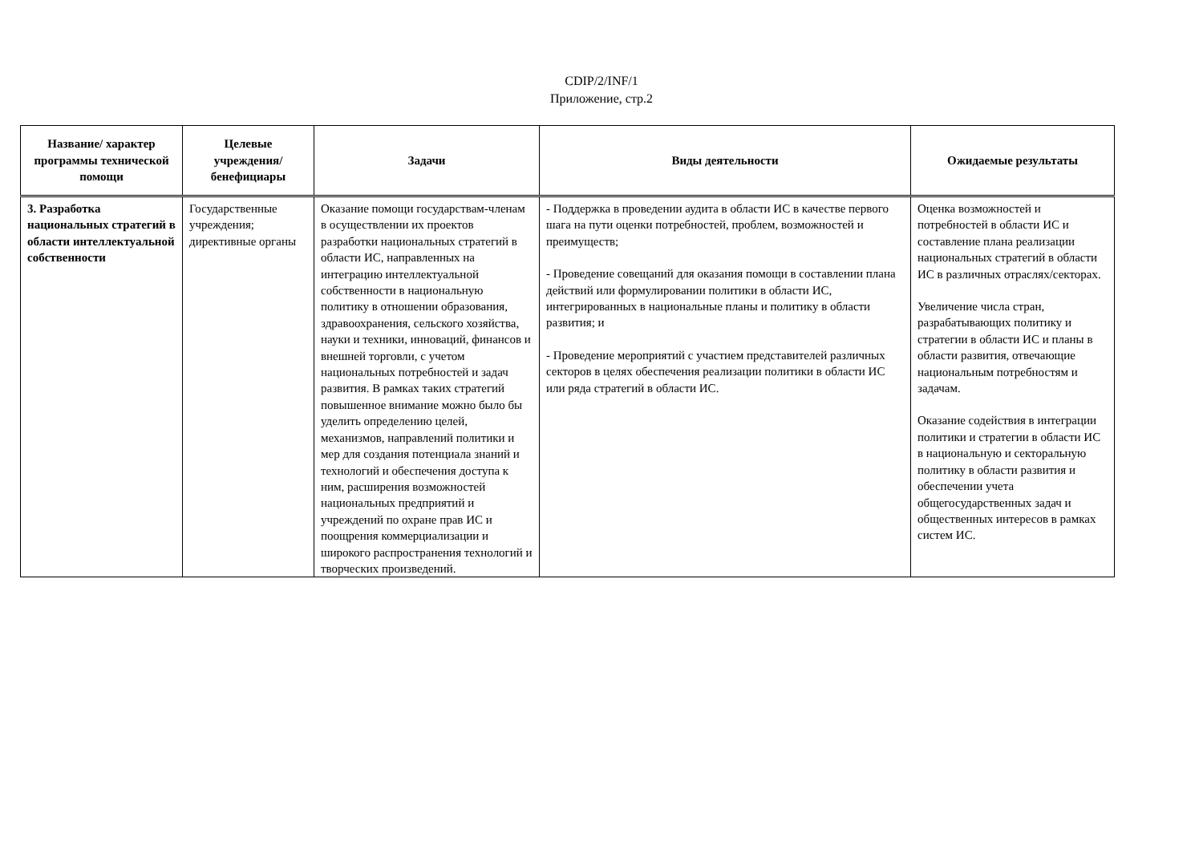CDIP/2/INF/1
Приложение, стр.2
| Название/ характер программы технической помощи | Целевые учреждения/ бенефициары | Задачи | Виды деятельности | Ожидаемые результаты |
| --- | --- | --- | --- | --- |
| 3. Разработка национальных стратегий в области интеллектуальной собственности | Государственные учреждения; директивные органы | Оказание помощи государствам-членам в осуществлении их проектов разработки национальных стратегий в области ИС, направленных на интеграцию интеллектуальной собственности в национальную политику в отношении образования, здравоохранения, сельского хозяйства, науки и техники, инноваций, финансов и внешней торговли, с учетом национальных потребностей и задач развития. В рамках таких стратегий повышенное внимание можно было бы уделить определению целей, механизмов, направлений политики и мер для создания потенциала знаний и технологий и обеспечения доступа к ним, расширения возможностей национальных предприятий и учреждений по охране прав ИС и поощрения коммерциализации и широкого распространения технологий и творческих произведений. | - Поддержка в проведении аудита в области ИС в качестве первого шага на пути оценки потребностей, проблем, возможностей и преимуществ; - Проведение совещаний для оказания помощи в составлении плана действий или формулировании политики в области ИС, интегрированных в национальные планы и политику в области развития; и - Проведение мероприятий с участием представителей различных секторов в целях обеспечения реализации политики в области ИС или ряда стратегий в области ИС. | Оценка возможностей и потребностей в области ИС и составление плана реализации национальных стратегий в области ИС в различных отраслях/секторах. Увеличение числа стран, разрабатывающих политику и стратегии в области ИС и планы в области развития, отвечающие национальным потребностям и задачам. Оказание содействия в интеграции политики и стратегии в области ИС в национальную и секторальную политику в области развития и обеспечении учета общегосударственных задач и общественных интересов в рамках систем ИС. |